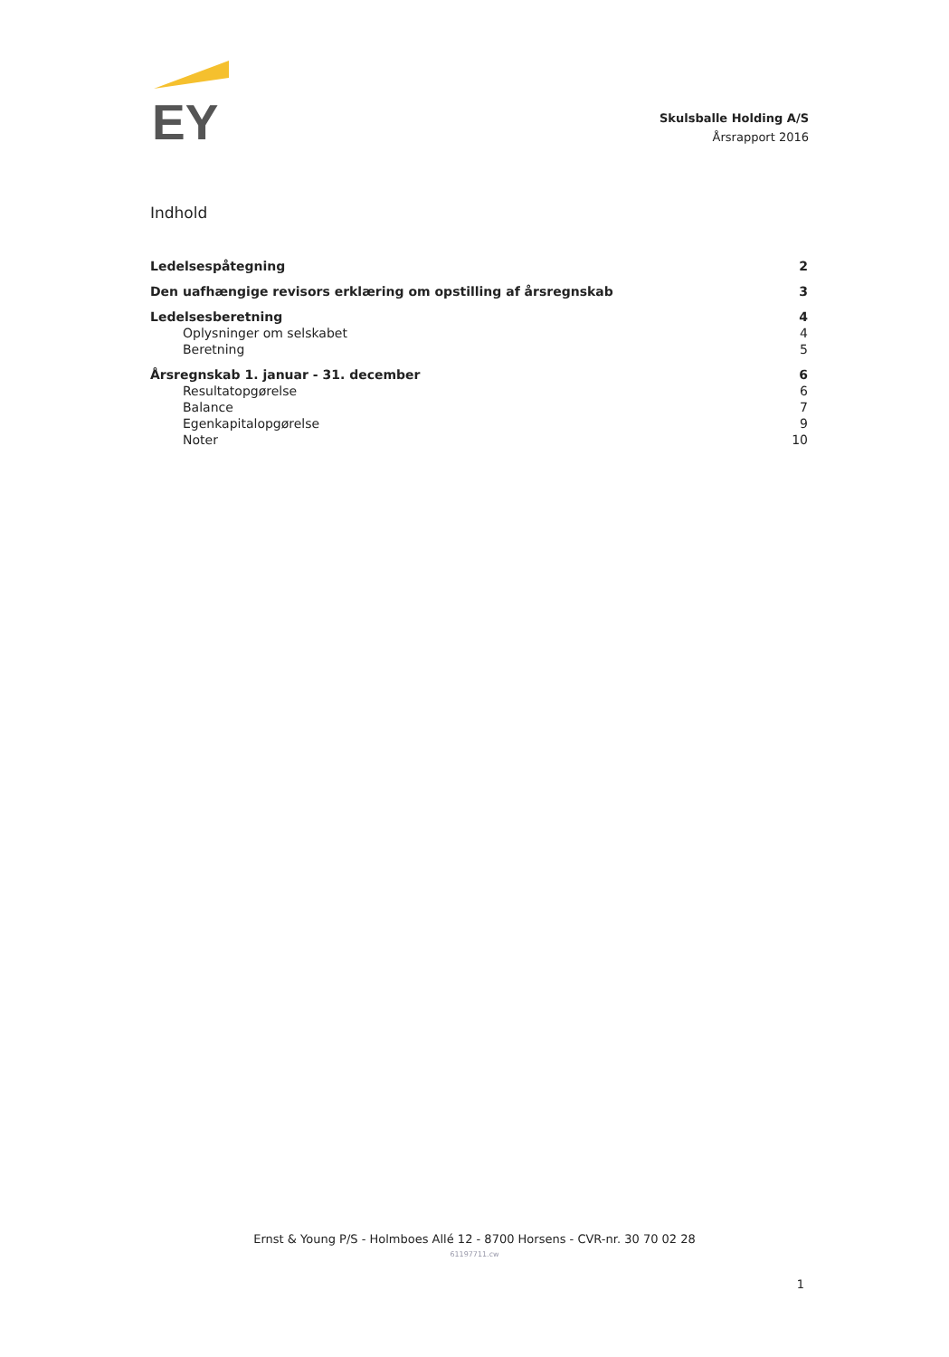EY
Skulsballe Holding A/S
Årsrapport 2016
Indhold
Ledelsespåtegning 2
Den uafhængige revisors erklæring om opstilling af årsregnskab 3
Ledelsesberetning 4
Oplysninger om selskabet 4
Beretning 5
Årsregnskab 1. januar - 31. december 6
Resultatopgørelse 6
Balance 7
Egenkapitalopgørelse 9
Noter 10
Ernst & Young P/S - Holmboes Allé 12 - 8700 Horsens - CVR-nr. 30 70 02 28
61197711.cw
1